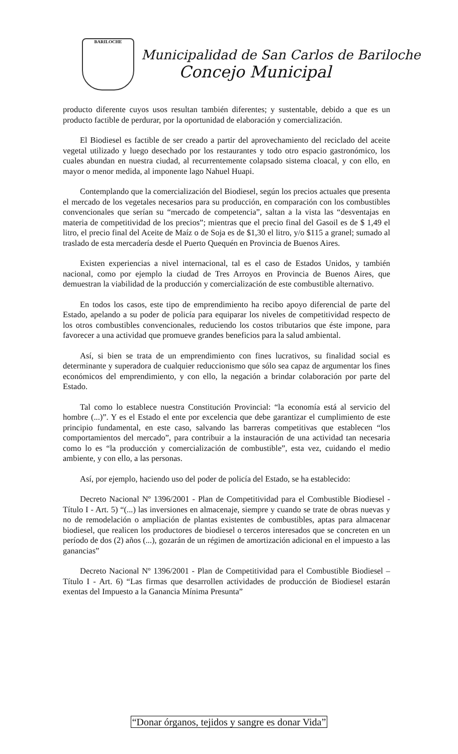BARILOCHE
Municipalidad de San Carlos de Bariloche
Concejo Municipal
producto diferente cuyos usos resultan también diferentes; y sustentable, debido a que es un producto factible de perdurar, por la oportunidad de elaboración y comercialización.
El Biodiesel es factible de ser creado a partir del aprovechamiento del reciclado del aceite vegetal utilizado y luego desechado por los restaurantes y todo otro espacio gastronómico, los cuales abundan en nuestra ciudad, al recurrentemente colapsado sistema cloacal, y con ello, en mayor o menor medida, al imponente lago Nahuel Huapi.
Contemplando que la comercialización del Biodiesel, según los precios actuales que presenta el mercado de los vegetales necesarios para su producción, en comparación con los combustibles convencionales que serían su “mercado de competencia”, saltan a la vista las “desventajas en materia de competitividad de los precios”; mientras que el precio final del Gasoil es de $ 1,49 el litro, el precio final del Aceite de Maíz o de Soja es de $1,30 el litro, y/o $115 a granel; sumado al traslado de esta mercadería desde el Puerto Quequén en Provincia de Buenos Aires.
Existen experiencias a nivel internacional, tal es el caso de Estados Unidos, y también nacional, como por ejemplo la ciudad de Tres Arroyos en Provincia de Buenos Aires, que demuestran la viabilidad de la producción y comercialización de este combustible alternativo.
En todos los casos, este tipo de emprendimiento ha recibo apoyo diferencial de parte del Estado, apelando a su poder de policía para equiparar los niveles de competitividad respecto de los otros combustibles convencionales, reduciendo los costos tributarios que éste impone, para favorecer a una actividad que promueve grandes beneficios para la salud ambiental.
Así, si bien se trata de un emprendimiento con fines lucrativos, su finalidad social es determinante y superadora de cualquier reduccionismo que sólo sea capaz de argumentar los fines económicos del emprendimiento, y con ello, la negación a brindar colaboración por parte del Estado.
Tal como lo establece nuestra Constitución Provincial: “la economía está al servicio del hombre (...)”. Y es el Estado el ente por excelencia que debe garantizar el cumplimiento de este principio fundamental, en este caso, salvando las barreras competitivas que establecen “los comportamientos del mercado”, para contribuir a la instauración de una actividad tan necesaria como lo es “la producción y comercialización de combustible”, esta vez, cuidando el medio ambiente, y con ello, a las personas.
Así, por ejemplo, haciendo uso del poder de policía del Estado, se ha establecido:
Decreto Nacional Nº 1396/2001 - Plan de Competitividad para el Combustible Biodiesel - Título I - Art. 5) “(...) las inversiones en almacenaje, siempre y cuando se trate de obras nuevas y no de remodelación o ampliación de plantas existentes de combustibles, aptas para almacenar biodiesel, que realicen los productores de biodiesel o terceros interesados que se concreten en un período de dos (2) años (...), gozarán de un régimen de amortización adicional en el impuesto a las ganancias”
Decreto Nacional Nº 1396/2001 - Plan de Competitividad para el Combustible Biodiesel – Título I - Art. 6) “Las firmas que desarrollen actividades de producción de Biodiesel estarán exentas del Impuesto a la Ganancia Mínima Presunta”
“Donar órganos, tejidos y sangre es donar Vida”